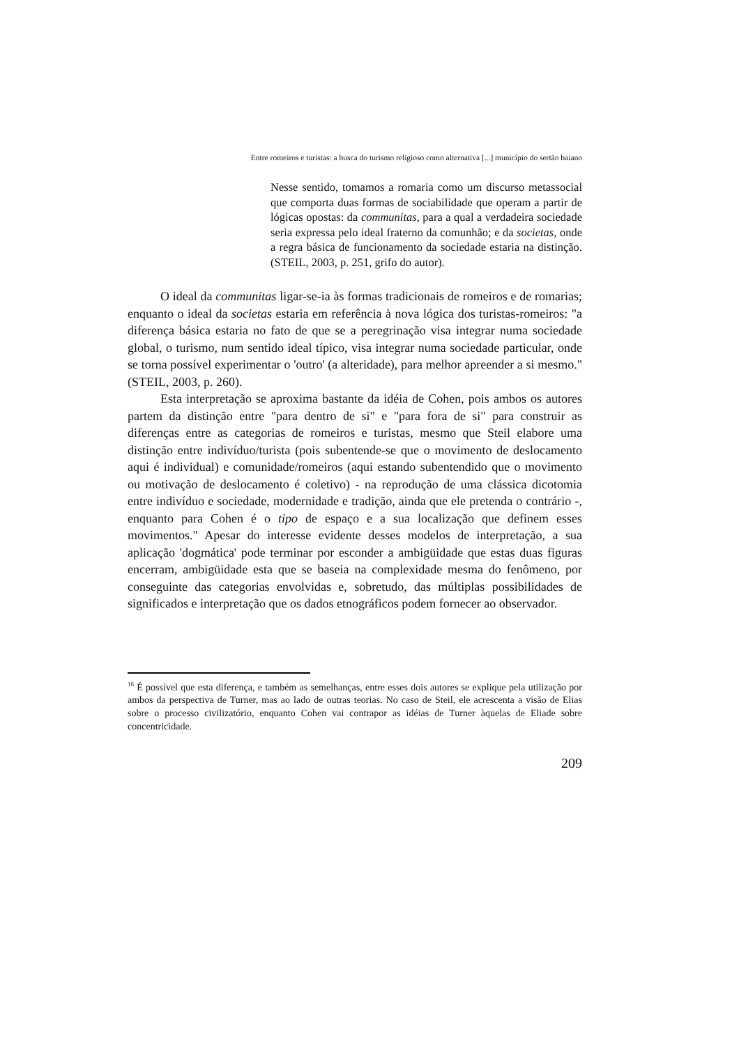Entre romeiros e turistas: a busca do turismo religioso como alternativa [...] município do sertão baiano
Nesse sentido, tomamos a romaria como um discurso metassocial que comporta duas formas de sociabilidade que operam a partir de lógicas opostas: da communitas, para a qual a verdadeira sociedade seria expressa pelo ideal fraterno da comunhão; e da societas, onde a regra básica de funcionamento da sociedade estaria na distinção. (STEIL, 2003, p. 251, grifo do autor).
O ideal da communitas ligar-se-ia às formas tradicionais de romeiros e de romarias; enquanto o ideal da societas estaria em referência à nova lógica dos turistas-romeiros: "a diferença básica estaria no fato de que se a peregrinação visa integrar numa sociedade global, o turismo, num sentido ideal típico, visa integrar numa sociedade particular, onde se torna possível experimentar o 'outro' (a alteridade), para melhor apreender a si mesmo." (STEIL, 2003, p. 260).
Esta interpretação se aproxima bastante da idéia de Cohen, pois ambos os autores partem da distinção entre "para dentro de si" e "para fora de si" para construir as diferenças entre as categorias de romeiros e turistas, mesmo que Steil elabore uma distinção entre indivíduo/turista (pois subentende-se que o movimento de deslocamento aqui é individual) e comunidade/romeiros (aqui estando subentendido que o movimento ou motivação de deslocamento é coletivo) - na reprodução de uma clássica dicotomia entre indivíduo e sociedade, modernidade e tradição, ainda que ele pretenda o contrário -, enquanto para Cohen é o tipo de espaço e a sua localização que definem esses movimentos." Apesar do interesse evidente desses modelos de interpretação, a sua aplicação 'dogmática' pode terminar por esconder a ambigüidade que estas duas figuras encerram, ambigüidade esta que se baseia na complexidade mesma do fenômeno, por conseguinte das categorias envolvidas e, sobretudo, das múltiplas possibilidades de significados e interpretação que os dados etnográficos podem fornecer ao observador.
<sup>16</sup> É possível que esta diferença, e também as semelhanças, entre esses dois autores se explique pela utilização por ambos da perspectiva de Turner, mas ao lado de outras teorias. No caso de Steil, ele acrescenta a visão de Elias sobre o processo civilizatório, enquanto Cohen vai contrapor as idéias de Turner àquelas de Eliade sobre concentricidade.
209